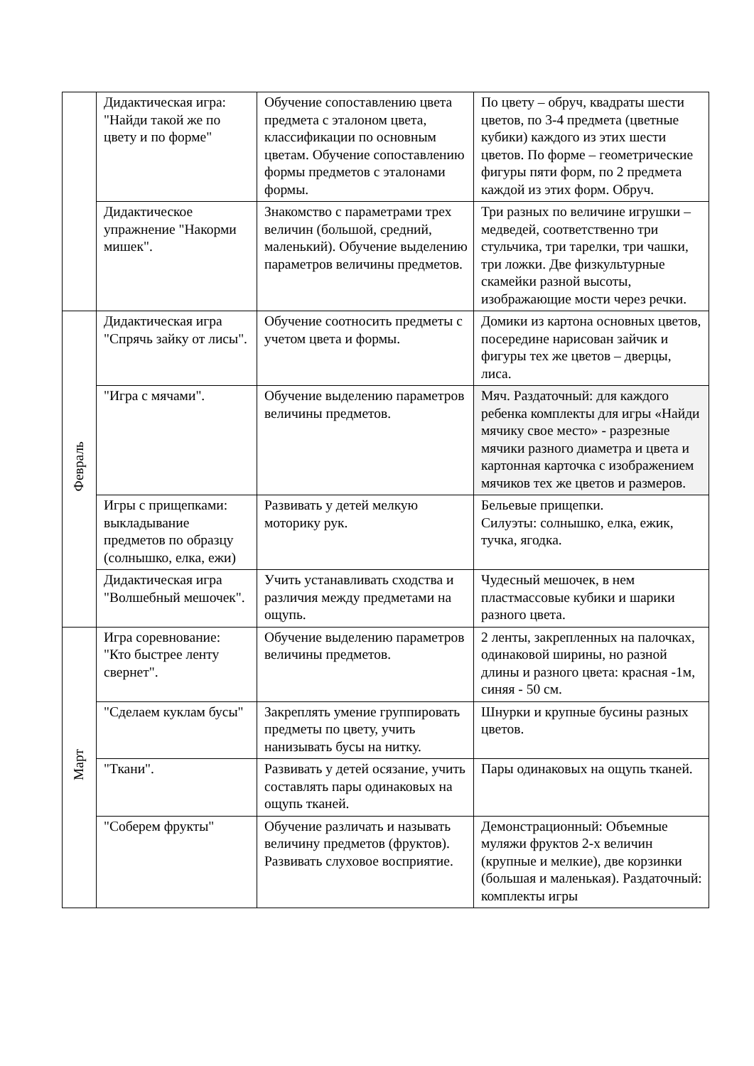| | Дидактическая игра: "Найди такой же по цвету и по форме" | Обучение сопоставлению цвета предмета с эталоном цвета, классификации по основным цветам. Обучение сопоставлению формы предметов с эталонами формы. | По цвету – обруч, квадраты шести цветов, по 3-4 предмета (цветные кубики) каждого из этих шести цветов. По форме – геометрические фигуры пяти форм, по 2 предмета каждой из этих форм. Обруч. |
| | Дидактическое упражнение "Накорми мишек". | Знакомство с параметрами трех величин (большой, средний, маленький). Обучение выделению параметров величины предметов. | Три разных по величине игрушки – медведей, соответственно три стульчика, три тарелки, три чашки, три ложки. Две физкультурные скамейки разной высоты, изображающие мости через речки. |
| Февраль | Дидактическая игра "Спрячь зайку от лисы". | Обучение соотносить предметы с учетом цвета и формы. | Домики из картона основных цветов, посередине нарисован зайчик и фигуры тех же цветов – дверцы, лиса. |
| | "Игра с мячами". | Обучение выделению параметров величины предметов. | Мяч. Раздаточный: для каждого ребенка комплекты для игры «Найди мячику свое место» - разрезные мячики разного диаметра и цвета и картонная карточка с изображением мячиков тех же цветов и размеров. |
| | Игры с прищепками: выкладывание предметов по образцу (солнышко, елка, ежи) | Развивать у детей мелкую моторику рук. | Бельевые прищепки. Силуэты: солнышко, елка, ежик, тучка, ягодка. |
| | Дидактическая игра "Волшебный мешочек". | Учить устанавливать сходства и различия между предметами на ощупь. | Чудесный мешочек, в нем пластмассовые кубики и шарики разного цвета. |
| Март | Игра соревнование: "Кто быстрее ленту свернет". | Обучение выделению параметров величины предметов. | 2 ленты, закрепленных на палочках, одинаковой ширины, но разной длины и разного цвета: красная -1м, синяя - 50 см. |
| | "Сделаем куклам бусы" | Закреплять умение группировать предметы по цвету, учить нанизывать бусы на нитку. | Шнурки и крупные бусины разных цветов. |
| | "Ткани". | Развивать у детей осязание, учить составлять пары одинаковых на ощупь тканей. | Пары одинаковых на ощупь тканей. |
| | "Соберем фрукты" | Обучение различать и называть величину предметов (фруктов). Развивать слуховое восприятие. | Демонстрационный: Объемные муляжи фруктов 2-х величин (крупные и мелкие), две корзинки (большая и маленькая). Раздаточный: комплекты игры |